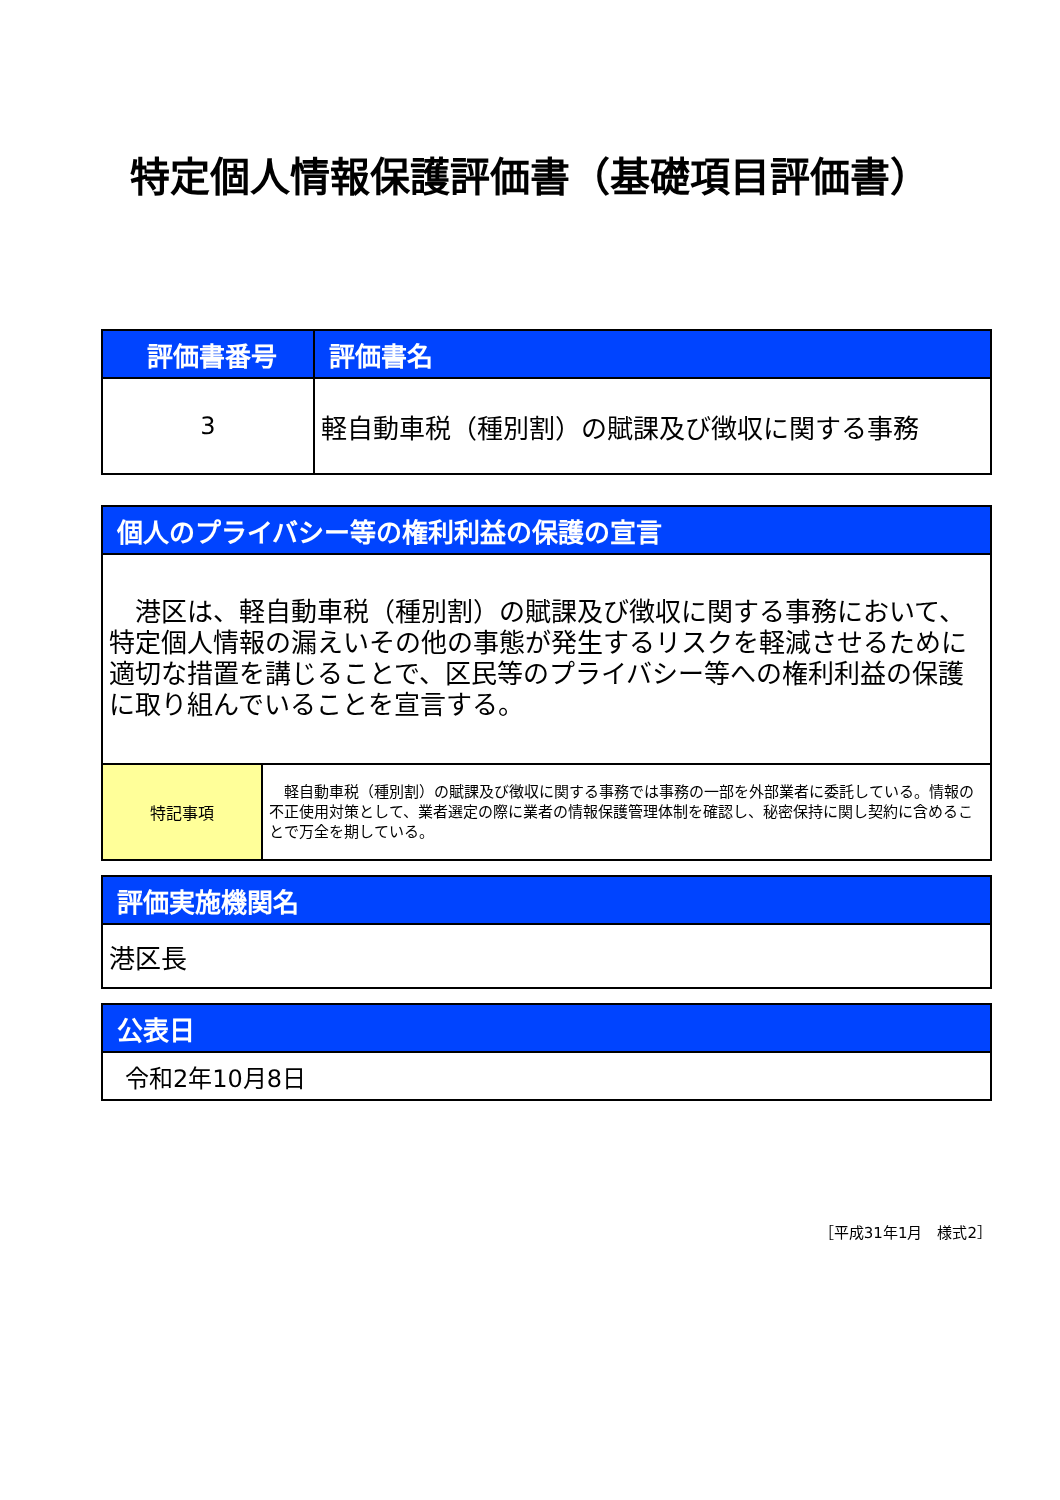特定個人情報保護評価書（基礎項目評価書）
| 評価書番号 | 評価書名 |
| --- | --- |
| 3 | 軽自動車税（種別割）の賦課及び徴収に関する事務 |
| 個人のプライバシー等の権利利益の保護の宣言 | |
| --- | --- |
| 港区は、軽自動車税（種別割）の賦課及び徴収に関する事務において、特定個人情報の漏えいその他の事態が発生するリスクを軽減させるために適切な措置を講じることで、区民等のプライバシー等への権利利益の保護に取り組んでいることを宣言する。 | |
| 特記事項 | 軽自動車税（種別割）の賦課及び徴収に関する事務では事務の一部を外部業者に委託している。情報の不正使用対策として、業者選定の際に業者の情報保護管理体制を確認し、秘密保持に関し契約に含めることで万全を期している。 |
| 評価実施機関名 |
| --- |
| 港区長 |
| 公表日 |
| --- |
| 令和2年10月8日 |
［平成31年1月　様式2］